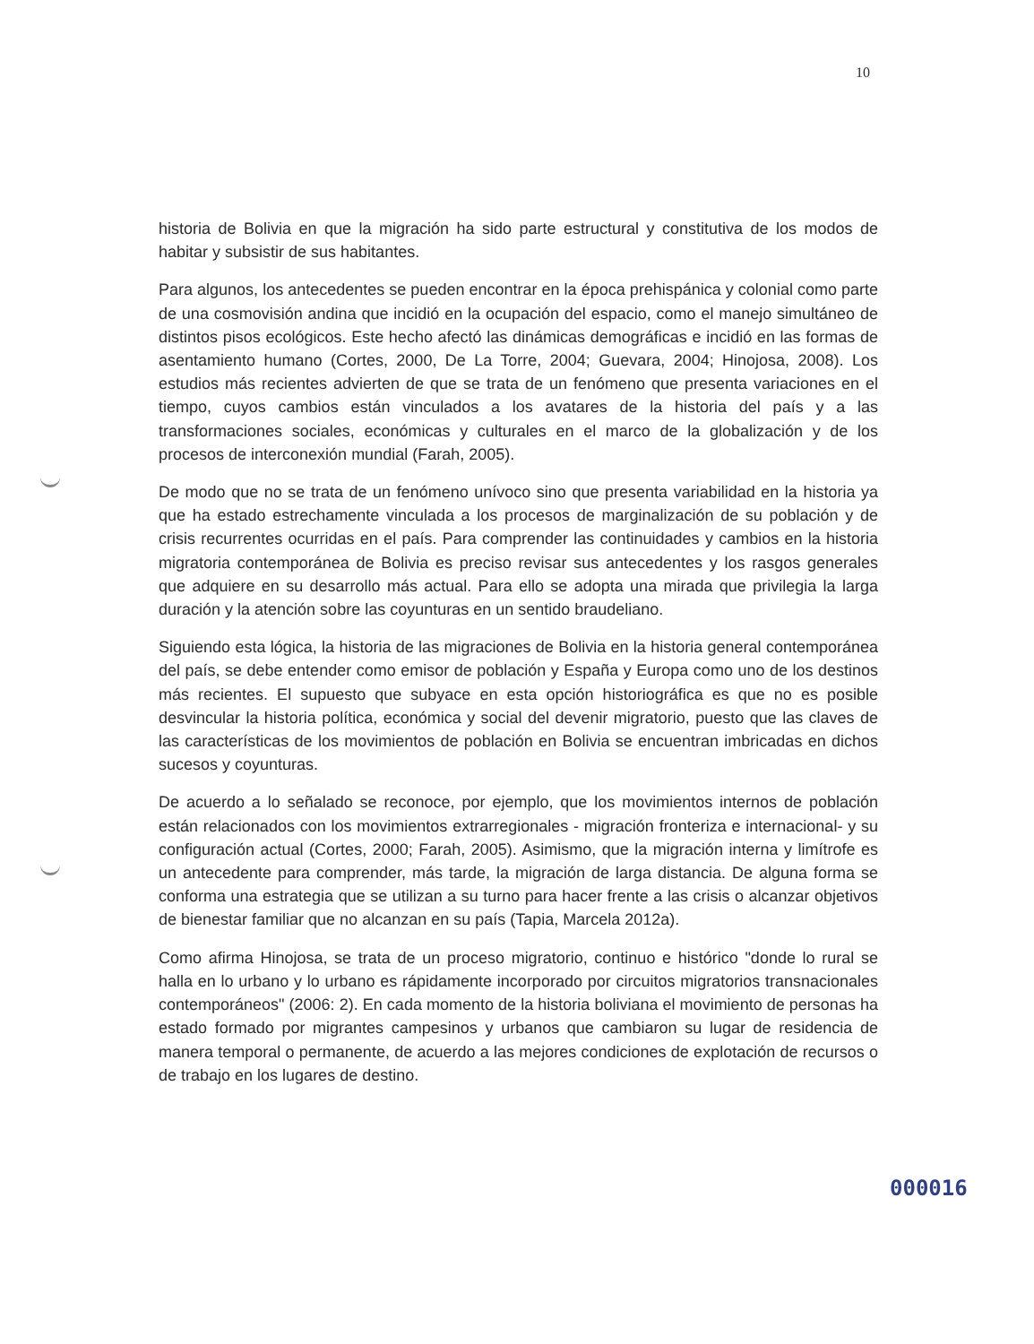10
historia de Bolivia en que la migración ha sido parte estructural y constitutiva de los modos de habitar y subsistir de sus habitantes.
Para algunos, los antecedentes se pueden encontrar en la época prehispánica y colonial como parte de una cosmovisión andina que incidió en la ocupación del espacio, como el manejo simultáneo de distintos pisos ecológicos. Este hecho afectó las dinámicas demográficas e incidió en las formas de asentamiento humano (Cortes, 2000, De La Torre, 2004; Guevara, 2004; Hinojosa, 2008). Los estudios más recientes advierten de que se trata de un fenómeno que presenta variaciones en el tiempo, cuyos cambios están vinculados a los avatares de la historia del país y a las transformaciones sociales, económicas y culturales en el marco de la globalización y de los procesos de interconexión mundial (Farah, 2005).
De modo que no se trata de un fenómeno unívoco sino que presenta variabilidad en la historia ya que ha estado estrechamente vinculada a los procesos de marginalización de su población y de crisis recurrentes ocurridas en el país. Para comprender las continuidades y cambios en la historia migratoria contemporánea de Bolivia es preciso revisar sus antecedentes y los rasgos generales que adquiere en su desarrollo más actual. Para ello se adopta una mirada que privilegia la larga duración y la atención sobre las coyunturas en un sentido braudeliano.
Siguiendo esta lógica, la historia de las migraciones de Bolivia en la historia general contemporánea del país, se debe entender como emisor de población y España y Europa como uno de los destinos más recientes. El supuesto que subyace en esta opción historiográfica es que no es posible desvincular la historia política, económica y social del devenir migratorio, puesto que las claves de las características de los movimientos de población en Bolivia se encuentran imbricadas en dichos sucesos y coyunturas.
De acuerdo a lo señalado se reconoce, por ejemplo, que los movimientos internos de población están relacionados con los movimientos extrarregionales - migración fronteriza e internacional- y su configuración actual (Cortes, 2000; Farah, 2005). Asimismo, que la migración interna y limítrofe es un antecedente para comprender, más tarde, la migración de larga distancia. De alguna forma se conforma una estrategia que se utilizan a su turno para hacer frente a las crisis o alcanzar objetivos de bienestar familiar que no alcanzan en su país (Tapia, Marcela 2012a).
Como afirma Hinojosa, se trata de un proceso migratorio, continuo e histórico "donde lo rural se halla en lo urbano y lo urbano es rápidamente incorporado por circuitos migratorios transnacionales contemporáneos" (2006: 2). En cada momento de la historia boliviana el movimiento de personas ha estado formado por migrantes campesinos y urbanos que cambiaron su lugar de residencia de manera temporal o permanente, de acuerdo a las mejores condiciones de explotación de recursos o de trabajo en los lugares de destino.
000016